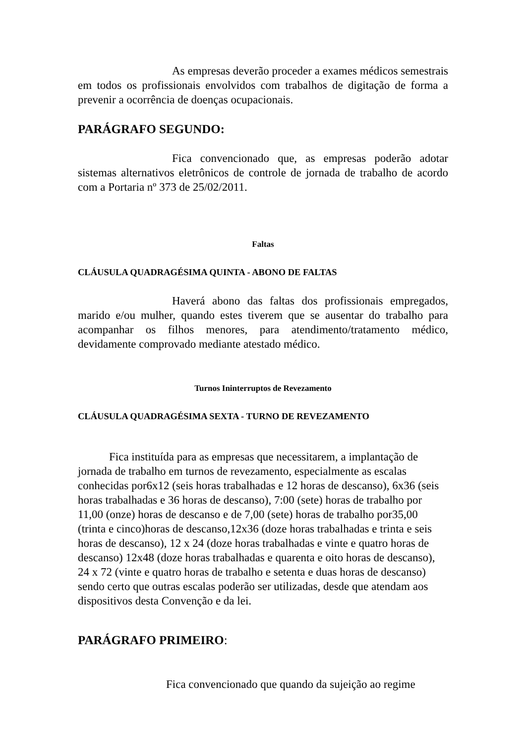As empresas deverão proceder a exames médicos semestrais em todos os profissionais envolvidos com trabalhos de digitação de forma a prevenir a ocorrência de doenças ocupacionais.
PARÁGRAFO SEGUNDO:
Fica convencionado que, as empresas poderão adotar sistemas alternativos eletrônicos de controle de jornada de trabalho de acordo com a Portaria nº 373 de 25/02/2011.
Faltas
CLÁUSULA QUADRAGÉSIMA QUINTA - ABONO DE FALTAS
Haverá abono das faltas dos profissionais empregados, marido e/ou mulher, quando estes tiverem que se ausentar do trabalho para acompanhar os filhos menores, para atendimento/tratamento médico, devidamente comprovado mediante atestado médico.
Turnos Ininterruptos de Revezamento
CLÁUSULA QUADRAGÉSIMA SEXTA - TURNO DE REVEZAMENTO
Fica instituída para as empresas que necessitarem, a implantação de jornada de trabalho em turnos de revezamento, especialmente as escalas conhecidas por6x12 (seis horas trabalhadas e 12 horas de descanso), 6x36 (seis horas trabalhadas e 36 horas de descanso), 7:00 (sete) horas de trabalho por 11,00 (onze) horas de descanso e de 7,00 (sete) horas de trabalho por35,00 (trinta e cinco)horas de descanso,12x36 (doze horas trabalhadas e trinta e seis horas de descanso), 12 x 24 (doze horas trabalhadas e vinte e quatro horas de descanso) 12x48 (doze horas trabalhadas e quarenta e oito horas de descanso), 24 x 72 (vinte e quatro horas de trabalho e setenta e duas horas de descanso) sendo certo que outras escalas poderão ser utilizadas, desde que atendam aos dispositivos desta Convenção e da lei.
PARÁGRAFO PRIMEIRO:
Fica convencionado que quando da sujeição ao regime